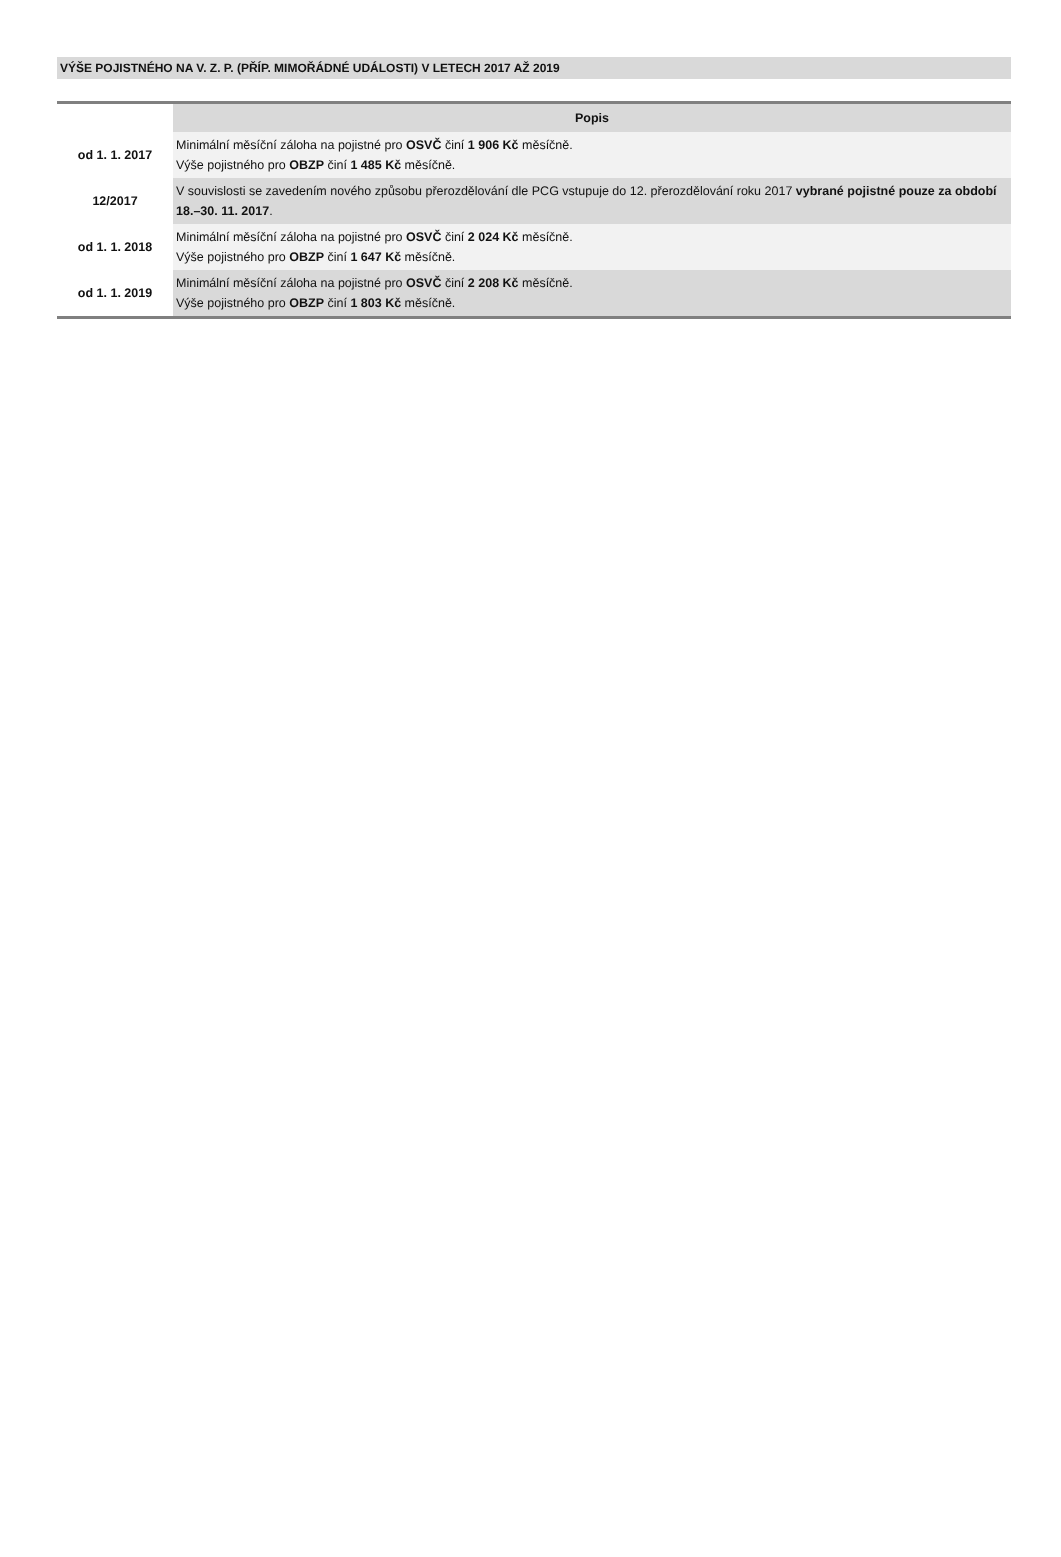VÝŠE POJISTNÉHO NA V. Z. P. (PŘÍP. MIMOŘÁDNÉ UDÁLOSTI) V LETECH 2017 AŽ 2019
| | Popis |
| --- | --- |
| od 1. 1. 2017 | Minimální měsíční záloha na pojistné pro OSVČ činí 1 906 Kč měsíčně. Výše pojistného pro OBZP činí 1 485 Kč měsíčně. |
| 12/2017 | V souvislosti se zavedením nového způsobu přerozdělování dle PCG vstupuje do 12. přerozdělování roku 2017 vybrané pojistné pouze za období 18.–30. 11. 2017 . |
| od 1. 1. 2018 | Minimální měsíční záloha na pojistné pro OSVČ činí 2 024 Kč měsíčně. Výše pojistného pro OBZP činí 1 647 Kč měsíčně. |
| od 1. 1. 2019 | Minimální měsíční záloha na pojistné pro OSVČ činí 2 208 Kč měsíčně. Výše pojistného pro OBZP činí 1 803 Kč měsíčně. |